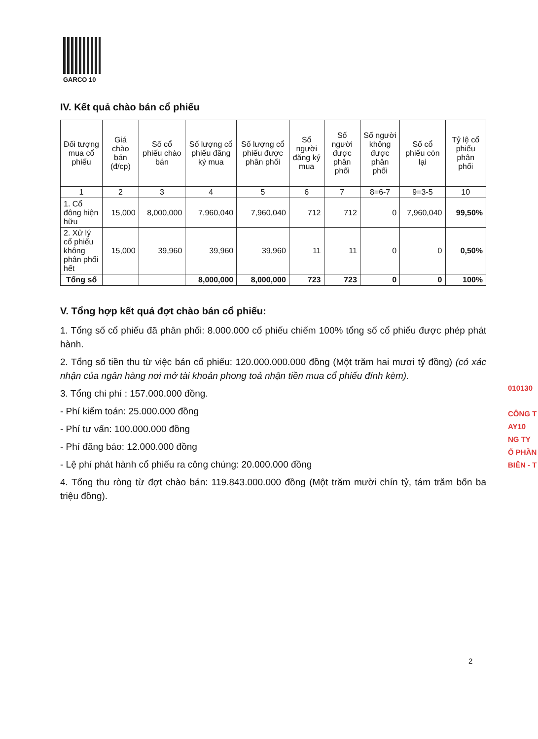GARCO 10
IV. Kết quả chào bán cổ phiếu
| Đối tượng mua cổ phiếu | Giá chào bán (đ/cp) | Số cổ phiếu chào bán | Số lượng cổ phiếu đăng ký mua | Số lượng cổ phiếu được phân phối | Số người đăng ký mua | Số người được phân phối | Số người không được phân phối | Số cổ phiếu còn lại | Tỷ lệ cổ phiếu phân phối |
| --- | --- | --- | --- | --- | --- | --- | --- | --- | --- |
| 1 | 2 | 3 | 4 | 5 | 6 | 7 | 8=6-7 | 9=3-5 | 10 |
| 1. Cổ đông hiện hữu | 15,000 | 8,000,000 | 7,960,040 | 7,960,040 | 712 | 712 | 0 | 7,960,040 | 99,50% |
| 2. Xử lý cổ phiếu không phân phối hết | 15,000 | 39,960 | 39,960 | 39,960 | 11 | 11 | 0 | 0 | 0,50% |
| Tổng số | | | 8,000,000 | 8,000,000 | 723 | 723 | 0 | 0 | 100% |
V. Tổng hợp kết quả đợt chào bán cổ phiếu:
1. Tổng số cổ phiếu đã phân phối: 8.000.000 cổ phiếu chiếm 100% tổng số cổ phiếu được phép phát hành.
2. Tổng số tiền thu từ việc bán cổ phiếu: 120.000.000.000 đồng (Một trăm hai mươi tỷ đồng) (có xác nhận của ngân hàng nơi mở tài khoản phong toả nhận tiền mua cổ phiếu đính kèm).
3. Tổng chi phí : 157.000.000 đồng.
- Phí kiểm toán: 25.000.000 đồng
- Phí tư vấn: 100.000.000 đồng
- Phí đăng báo: 12.000.000 đồng
- Lệ phí phát hành cổ phiếu ra công chúng: 20.000.000 đồng
4. Tổng thu ròng từ đợt chào bán: 119.843.000.000 đồng (Một trăm mười chín tỷ, tám trăm bốn ba triệu đồng).
010130
CÔNG T
AY10
NG TY
Ổ PHẦN
BIÊN - T
2